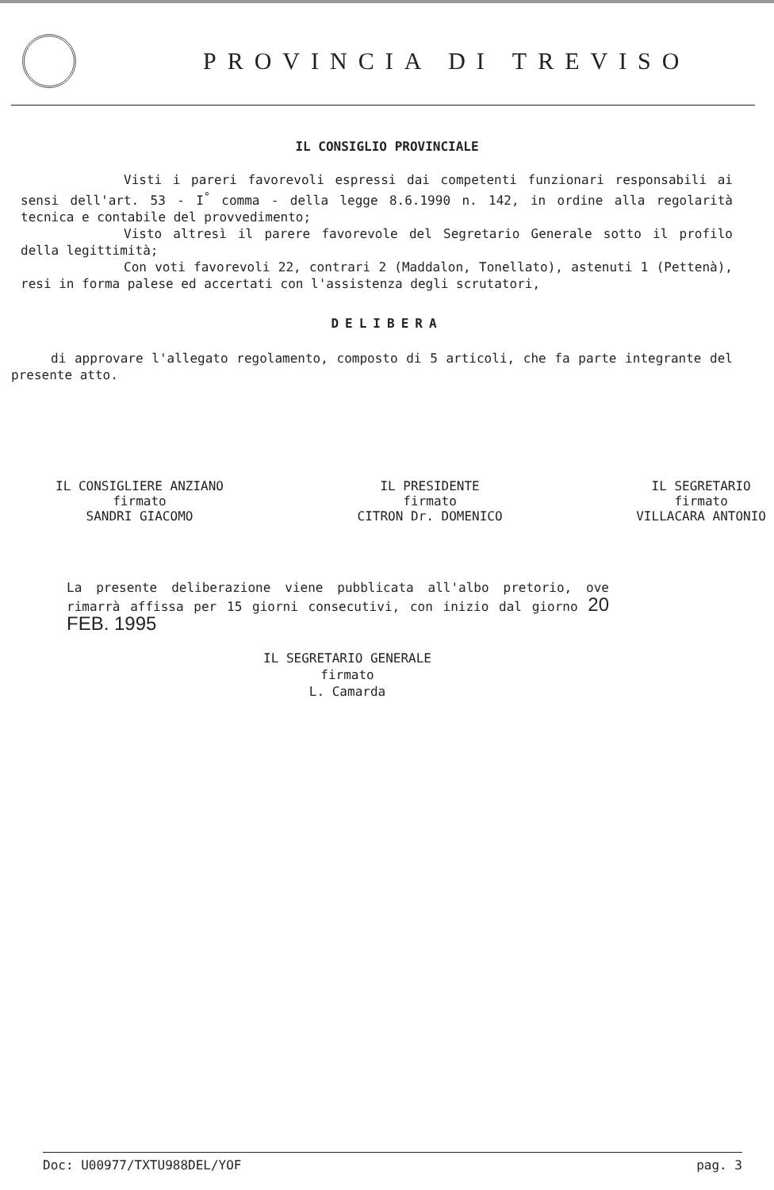PROVINCIA DI TREVISO
IL CONSIGLIO PROVINCIALE
Visti i pareri favorevoli espressi dai competenti funzionari responsabili ai sensi dell'art. 53 - I<sup>°</sup> comma - della legge 8.6.1990 n. 142, in ordine alla regolarità tecnica e contabile del provvedimento;
Visto altresì il parere favorevole del Segretario Generale sotto il profilo della legittimità;
Con voti favorevoli 22, contrari 2 (Maddalon, Tonellato), astenuti 1 (Pettenà), resi in forma palese ed accertati con l'assistenza degli scrutatori,
DELIBERA
di approvare l'allegato regolamento, composto di 5 articoli, che fa parte integrante del presente atto.
IL CONSIGLIERE ANZIANO
firmato
SANDRI GIACOMO
IL PRESIDENTE
firmato
CITRON Dr. DOMENICO
IL SEGRETARIO
firmato
VILLACARA ANTONIO
La presente deliberazione viene pubblicata all'albo pretorio, ove rimarrà affissa per 15 giorni consecutivi, con inizio dal giorno 20 FEB. 1995
IL SEGRETARIO GENERALE
firmato
L. Camarda
Doc: U00977/TXTU988DEL/YOF pag. 3